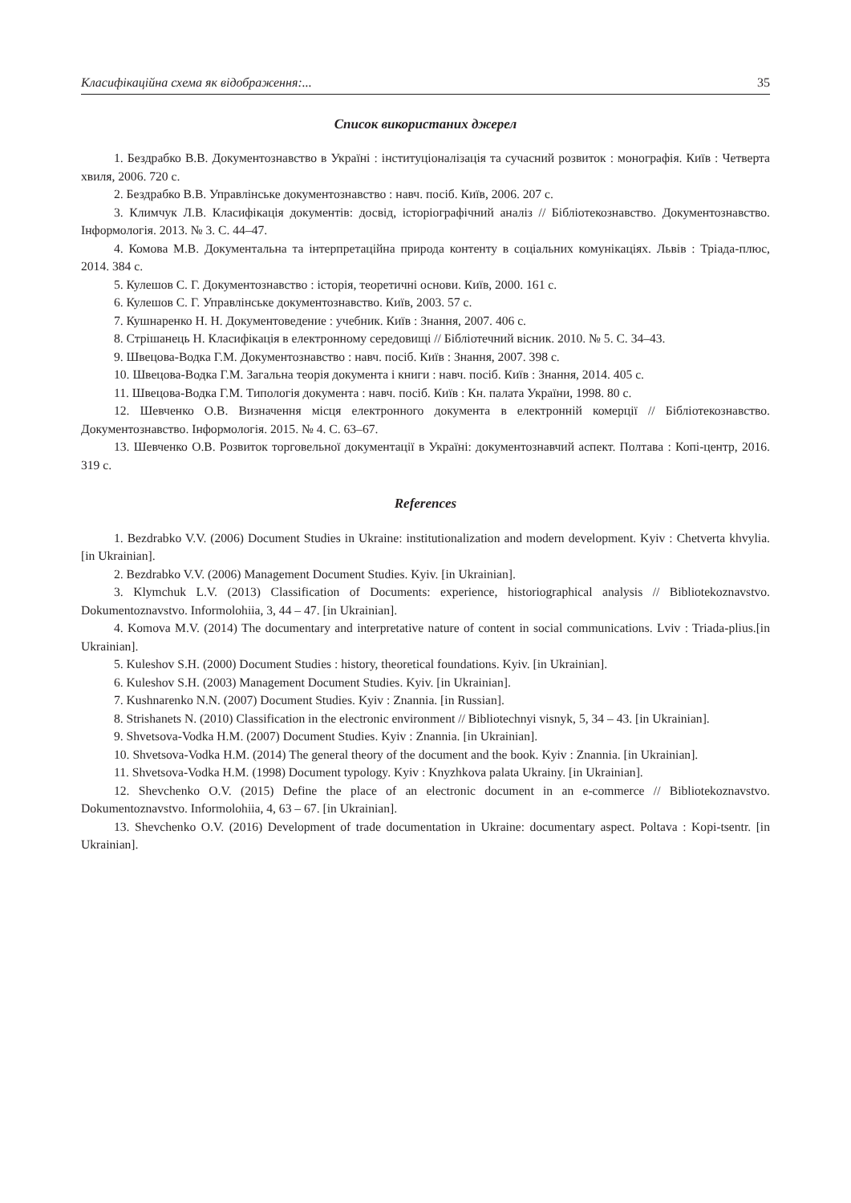Класифікаційна схема як відображення:... 35
Список використаних джерел
1. Бездрабко В.В. Документознавство в Україні : інституціоналізація та сучасний розвиток : монографія. Київ : Четверта хвиля, 2006. 720 с.
2. Бездрабко В.В. Управлінське документознавство : навч. посіб. Київ, 2006. 207 с.
3. Климчук Л.В. Класифікація документів: досвід, історіографічний аналіз // Бібліотекознавство. Документознавство. Інформологія. 2013. № 3. С. 44–47.
4. Комова М.В. Документальна та інтерпретаційна природа контенту в соціальних комунікаціях. Львів : Тріада-плюс, 2014. 384 с.
5. Кулешов С. Г. Документознавство : історія, теоретичні основи. Київ, 2000. 161 с.
6. Кулешов С. Г. Управлінське документознавство. Київ, 2003. 57 с.
7. Кушнаренко Н. Н. Документоведение : учебник. Київ : Знання, 2007. 406 с.
8. Стрішанець Н. Класифікація в електронному середовищі // Бібліотечний вісник. 2010. № 5. С. 34–43.
9. Швецова-Водка Г.М. Документознавство : навч. посіб. Київ : Знання, 2007. 398 с.
10. Швецова-Водка Г.М. Загальна теорія документа і книги : навч. посіб. Київ : Знання, 2014. 405 с.
11. Швецова-Водка Г.М. Типологія документа : навч. посіб. Київ : Кн. палата України, 1998. 80 с.
12. Шевченко О.В. Визначення місця електронного документа в електронній комерції // Бібліотекознавство. Документознавство. Інформологія. 2015. № 4. С. 63–67.
13. Шевченко О.В. Розвиток торговельної документації в Україні: документознавчий аспект. Полтава : Копі-центр, 2016. 319 с.
References
1. Bezdrabko V.V. (2006) Document Studies in Ukraine: institutionalization and modern development. Kyiv : Chetverta khvylia. [in Ukrainian].
2. Bezdrabko V.V. (2006) Management Document Studies. Kyiv. [in Ukrainian].
3. Klymchuk L.V. (2013) Classification of Documents: experience, historiographical analysis // Bibliotekoznavstvo. Dokumentoznavstvo. Informolohiia, 3, 44 – 47. [in Ukrainian].
4. Komova M.V. (2014) The documentary and interpretative nature of content in social communications. Lviv : Triada-plius.[in Ukrainian].
5. Kuleshov S.H. (2000) Document Studies : history, theoretical foundations. Kyiv. [in Ukrainian].
6. Kuleshov S.H. (2003) Management Document Studies. Kyiv. [in Ukrainian].
7. Kushnarenko N.N. (2007) Document Studies. Kyiv : Znannia. [in Russian].
8. Strishanets N. (2010) Classification in the electronic environment // Bibliotechnyi visnyk, 5, 34 – 43. [in Ukrainian].
9. Shvetsova-Vodka H.M. (2007) Document Studies. Kyiv : Znannia. [in Ukrainian].
10. Shvetsova-Vodka H.M. (2014) The general theory of the document and the book. Kyiv : Znannia. [in Ukrainian].
11. Shvetsova-Vodka H.M. (1998) Document typology. Kyiv : Knyzhkova palata Ukrainy. [in Ukrainian].
12. Shevchenko O.V. (2015) Define the place of an electronic document in an e-commerce // Bibliotekoznavstvo. Dokumentoznavstvo. Informolohiia, 4, 63 – 67. [in Ukrainian].
13. Shevchenko O.V. (2016) Development of trade documentation in Ukraine: documentary aspect. Poltava : Kopi-tsentr. [in Ukrainian].